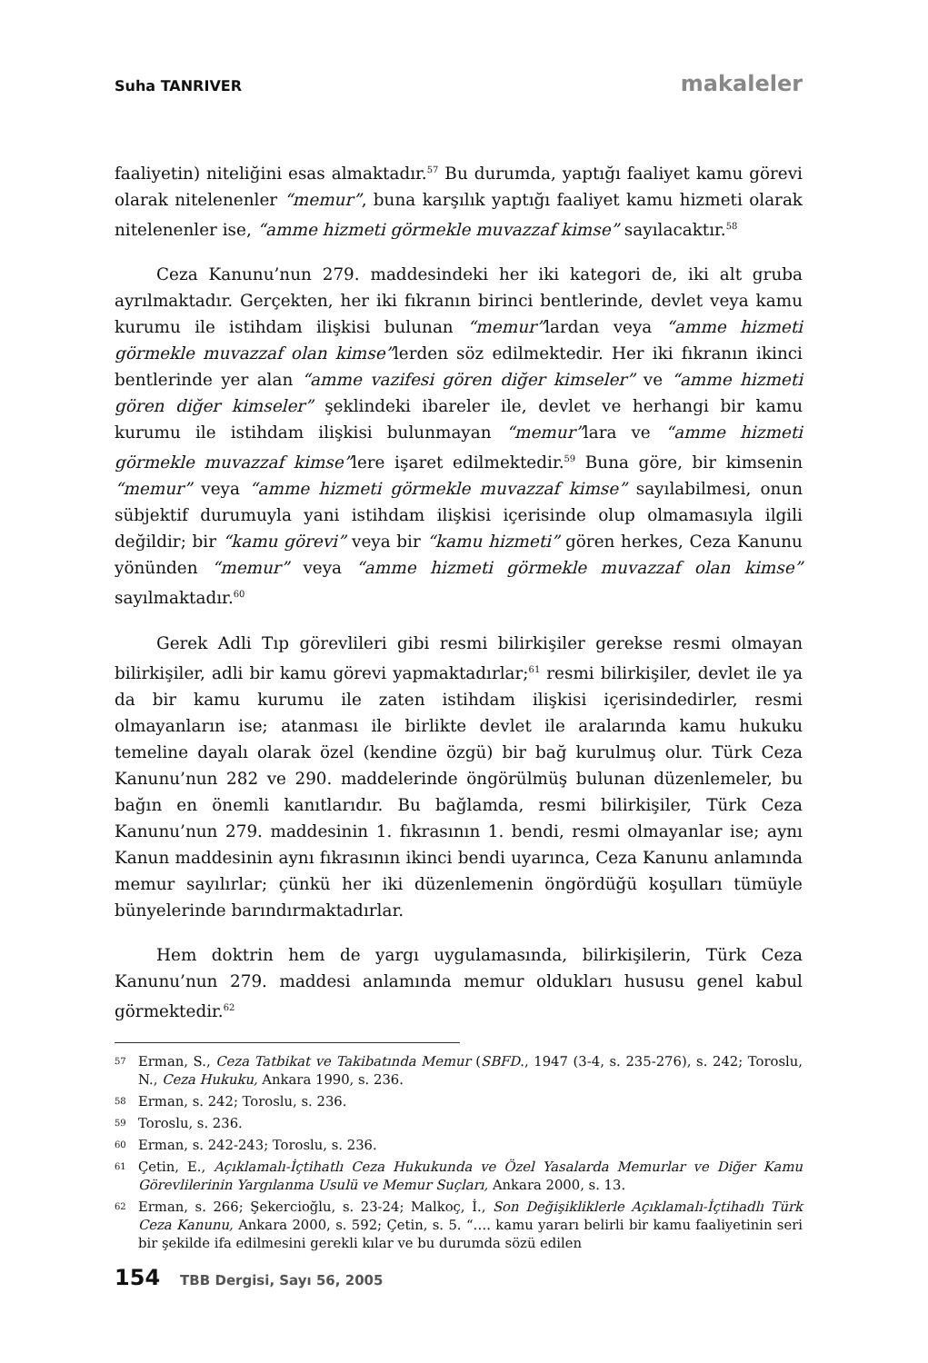Suha TANRIVER makaleler
faaliyetin) niteliğini esas almaktadır.<sup>57</sup> Bu durumda, yaptığı faaliyet kamu görevi olarak nitelenenler “memur”, buna karşılık yaptığı faaliyet kamu hizmeti olarak nitelenenler ise, “amme hizmeti görmekle muvazzaf kimse” sayılacaktır.<sup>58</sup>
Ceza Kanunu’nun 279. maddesindeki her iki kategori de, iki alt gruba ayrılmaktadır. Gerçekten, her iki fıkranın birinci bentlerinde, devlet veya kamu kurumu ile istihdam ilişkisi bulunan “memur”lardan veya “amme hizmeti görmekle muvazzaf olan kimse”lerden söz edilmektedir. Her iki fıkranın ikinci bentlerinde yer alan “amme vazifesi gören diğer kimseler” ve “amme hizmeti gören diğer kimseler” şeklindeki ibareler ile, devlet ve herhangi bir kamu kurumu ile istihdam ilişkisi bulunmayan “memur”lara ve “amme hizmeti görmekle muvazzaf kimse”lere işaret edilmektedir.<sup>59</sup> Buna göre, bir kimsenin “memur” veya “amme hizmeti görmekle muvazzaf kimse” sayılabilmesi, onun sübjektif durumuyla yani istihdam ilişkisi içerisinde olup olmamasıyla ilgili değildir; bir “kamu görevi” veya bir “kamu hizmeti” gören herkes, Ceza Kanunu yönünden “memur” veya “amme hizmeti görmekle muvazzaf olan kimse” sayılmaktadır.<sup>60</sup>
Gerek Adli Tıp görevlileri gibi resmi bilirkişiler gerekse resmi olmayan bilirkişiler, adli bir kamu görevi yapmaktadırlar;<sup>61</sup> resmi bilirkişiler, devlet ile ya da bir kamu kurumu ile zaten istihdam ilişkisi içerisindedirler, resmi olmayanların ise; atanması ile birlikte devlet ile aralarında kamu hukuku temeline dayalı olarak özel (kendine özgü) bir bağ kurulmuş olur. Türk Ceza Kanunu’nun 282 ve 290. maddelerinde öngörülmüş bulunan düzenlemeler, bu bağın en önemli kanıtlarıdır. Bu bağlamda, resmi bilirkişiler, Türk Ceza Kanunu’nun 279. maddesinin 1. fıkrasının 1. bendi, resmi olmayanlar ise; aynı Kanun maddesinin aynı fıkrasının ikinci bendi uyarınca, Ceza Kanunu anlamında memur sayılırlar; çünkü her iki düzenlemenin öngördüğü koşulları tümüyle bünyelerinde barındırmaktadırlar.
Hem doktrin hem de yargı uygulamasında, bilirkişilerin, Türk Ceza Kanunu’nun 279. maddesi anlamında memur oldukları hususu genel kabul görmektedir.<sup>62</sup>
57 Erman, S., Ceza Tatbikat ve Takibatında Memur (SBFD., 1947 (3-4, s. 235-276), s. 242; Toroslu, N., Ceza Hukuku, Ankara 1990, s. 236.
58 Erman, s. 242; Toroslu, s. 236.
59 Toroslu, s. 236.
60 Erman, s. 242-243; Toroslu, s. 236.
61 Çetin, E., Açıklamalı-İçtihatlı Ceza Hukukunda ve Özel Yasalarda Memurlar ve Diğer Kamu Görevlilerinin Yargılanma Usulü ve Memur Suçları, Ankara 2000, s. 13.
62 Erman, s. 266; Şekercioğlu, s. 23-24; Malkoç, İ., Son Değişikliklerle Açıklamalı-İçtihadlı Türk Ceza Kanunu, Ankara 2000, s. 592; Çetin, s. 5. “…. kamu yararı belirli bir kamu faaliyetinin seri bir şekilde ifa edilmesini gerekli kılar ve bu durumda sözü edilen
154 TBB Dergisi, Sayı 56, 2005